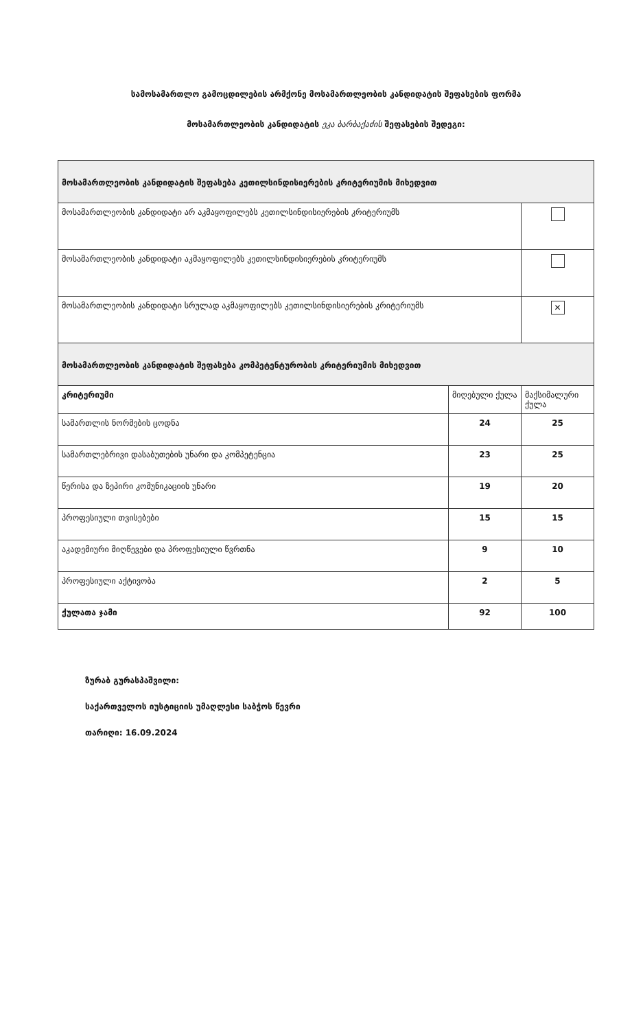სამოსამართლო გამოცდილების არმქონე მოსამართლეობის კანდიდატის შეფასების ფორმა
მოსამართლეობის კანდიდატის ეკა ბარბაქაძის შეფასების შედეგი:
| მოსამართლეობის კანდიდატის შეფასება კეთილსინდისიერების კრიტერიუმის მიხედვით | | |
| მოსამართლეობის კანდიდატი არ აკმაყოფილებს კეთილსინდისიერების კრიტერიუმს | | |
| მოსამართლეობის კანდიდატი აკმაყოფილებს კეთილსინდისიერების კრიტერიუმს | | |
| მოსამართლეობის კანდიდატი სრულად აკმაყოფილებს კეთილსინდისიერების კრიტერიუმს | | ✕ |
| მოსამართლეობის კანდიდატის შეფასება კომპეტენტურობის კრიტერიუმის მიხედვით | | |
| კრიტერიუმი | მიღებული ქულა | მაქსიმალური ქულა |
| სამართლის ნორმების ცოდნა | 24 | 25 |
| სამართლებრივი დასაბუთების უნარი და კომპეტენცია | 23 | 25 |
| წერისა და ზეპირი კომუნიკაციის უნარი | 19 | 20 |
| პროფესიული თვისებები | 15 | 15 |
| აკადემიური მიღწევები და პროფესიული წვრთნა | 9 | 10 |
| პროფესიული აქტივობა | 2 | 5 |
| ქულათა ჯამი | 92 | 100 |
ზურაბ გურასპაშვილი:
საქართველოს იუსტიციის უმაღლესი საბჭოს წევრი
თარიღი: 16.09.2024